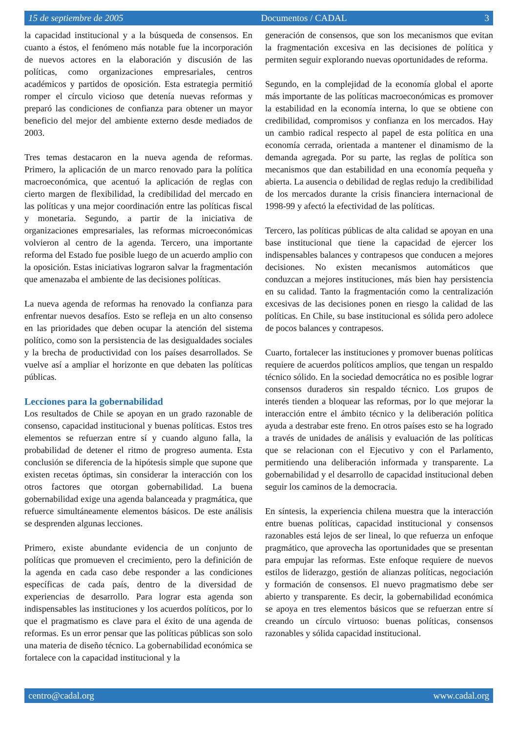15 de septiembre de 2005 Documentos / CADAL 3
la capacidad institucional y a la búsqueda de consensos. En cuanto a éstos, el fenómeno más notable fue la incorporación de nuevos actores en la elaboración y discusión de las políticas, como organizaciones empresariales, centros académicos y partidos de oposición. Esta estrategia permitió romper el círculo vicioso que detenía nuevas reformas y preparó las condiciones de confianza para obtener un mayor beneficio del mejor del ambiente externo desde mediados de 2003.
Tres temas destacaron en la nueva agenda de reformas. Primero, la aplicación de un marco renovado para la política macroeconómica, que acentuó la aplicación de reglas con cierto margen de flexibilidad, la credibilidad del mercado en las políticas y una mejor coordinación entre las políticas fiscal y monetaria. Segundo, a partir de la iniciativa de organizaciones empresariales, las reformas microeconómicas volvieron al centro de la agenda. Tercero, una importante reforma del Estado fue posible luego de un acuerdo amplio con la oposición. Estas iniciativas lograron salvar la fragmentación que amenazaba el ambiente de las decisiones políticas.
La nueva agenda de reformas ha renovado la confianza para enfrentar nuevos desafíos. Esto se refleja en un alto consenso en las prioridades que deben ocupar la atención del sistema político, como son la persistencia de las desigualdades sociales y la brecha de productividad con los países desarrollados. Se vuelve así a ampliar el horizonte en que debaten las políticas públicas.
Lecciones para la gobernabilidad
Los resultados de Chile se apoyan en un grado razonable de consenso, capacidad institucional y buenas políticas. Estos tres elementos se refuerzan entre sí y cuando alguno falla, la probabilidad de detener el ritmo de progreso aumenta. Esta conclusión se diferencia de la hipótesis simple que supone que existen recetas óptimas, sin considerar la interacción con los otros factores que otorgan gobernabilidad. La buena gobernabilidad exige una agenda balanceada y pragmática, que refuerce simultáneamente elementos básicos. De este análisis se desprenden algunas lecciones.
Primero, existe abundante evidencia de un conjunto de políticas que promueven el crecimiento, pero la definición de la agenda en cada caso debe responder a las condiciones específicas de cada país, dentro de la diversidad de experiencias de desarrollo. Para lograr esta agenda son indispensables las instituciones y los acuerdos políticos, por lo que el pragmatismo es clave para el éxito de una agenda de reformas. Es un error pensar que las políticas públicas son solo una materia de diseño técnico. La gobernabilidad económica se fortalece con la capacidad institucional y la
generación de consensos, que son los mecanismos que evitan la fragmentación excesiva en las decisiones de política y permiten seguir explorando nuevas oportunidades de reforma.
Segundo, en la complejidad de la economía global el aporte más importante de las políticas macroeconómicas es promover la estabilidad en la economía interna, lo que se obtiene con credibilidad, compromisos y confianza en los mercados. Hay un cambio radical respecto al papel de esta política en una economía cerrada, orientada a mantener el dinamismo de la demanda agregada. Por su parte, las reglas de política son mecanismos que dan estabilidad en una economía pequeña y abierta. La ausencia o debilidad de reglas redujo la credibilidad de los mercados durante la crisis financiera internacional de 1998-99 y afectó la efectividad de las políticas.
Tercero, las políticas públicas de alta calidad se apoyan en una base institucional que tiene la capacidad de ejercer los indispensables balances y contrapesos que conducen a mejores decisiones. No existen mecanismos automáticos que conduzcan a mejores instituciones, más bien hay persistencia en su calidad. Tanto la fragmentación como la centralización excesivas de las decisiones ponen en riesgo la calidad de las políticas. En Chile, su base institucional es sólida pero adolece de pocos balances y contrapesos.
Cuarto, fortalecer las instituciones y promover buenas políticas requiere de acuerdos políticos amplios, que tengan un respaldo técnico sólido. En la sociedad democrática no es posible lograr consensos duraderos sin respaldo técnico. Los grupos de interés tienden a bloquear las reformas, por lo que mejorar la interacción entre el ámbito técnico y la deliberación política ayuda a destrabar este freno. En otros países esto se ha logrado a través de unidades de análisis y evaluación de las políticas que se relacionan con el Ejecutivo y con el Parlamento, permitiendo una deliberación informada y transparente. La gobernabilidad y el desarrollo de capacidad institucional deben seguir los caminos de la democracia.
En síntesis, la experiencia chilena muestra que la interacción entre buenas políticas, capacidad institucional y consensos razonables está lejos de ser lineal, lo que refuerza un enfoque pragmático, que aprovecha las oportunidades que se presentan para empujar las reformas. Este enfoque requiere de nuevos estilos de liderazgo, gestión de alianzas políticas, negociación y formación de consensos. El nuevo pragmatismo debe ser abierto y transparente. Es decir, la gobernabilidad económica se apoya en tres elementos básicos que se refuerzan entre sí creando un círculo virtuoso: buenas políticas, consensos razonables y sólida capacidad institucional.
centro@cadal.org www.cadal.org